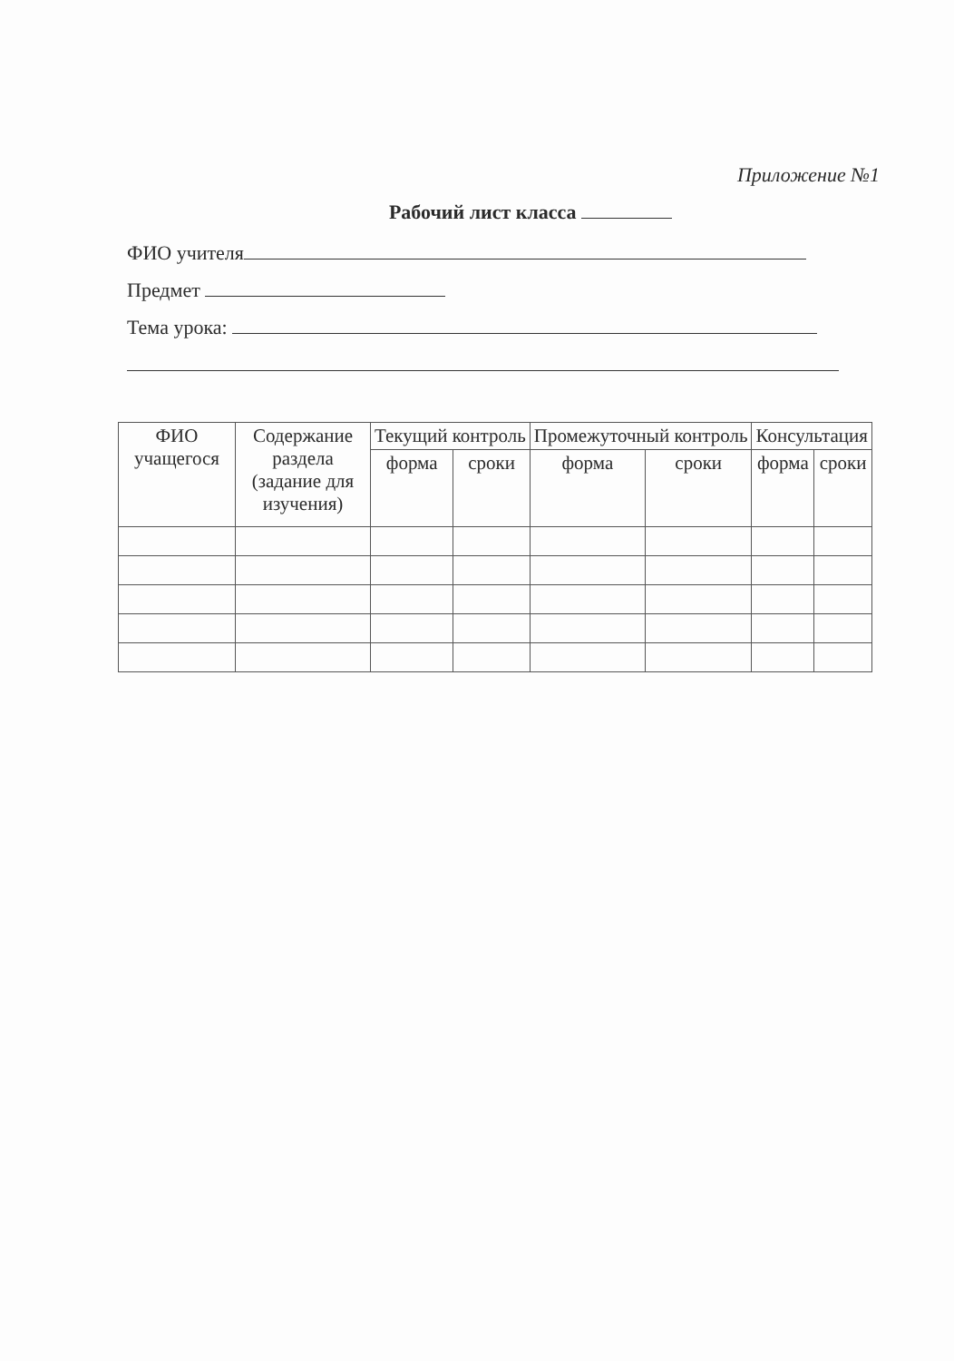Приложение №1
Рабочий лист класса
ФИО учителя
Предмет
Тема урока:
| ФИО учащегося | Содержание раздела (задание для изучения) | Текущий контроль | | Промежуточный контроль | | Консультация | |
| --- | --- | --- | --- | --- | --- | --- | --- |
| | | форма | сроки | форма | сроки | форма | сроки |